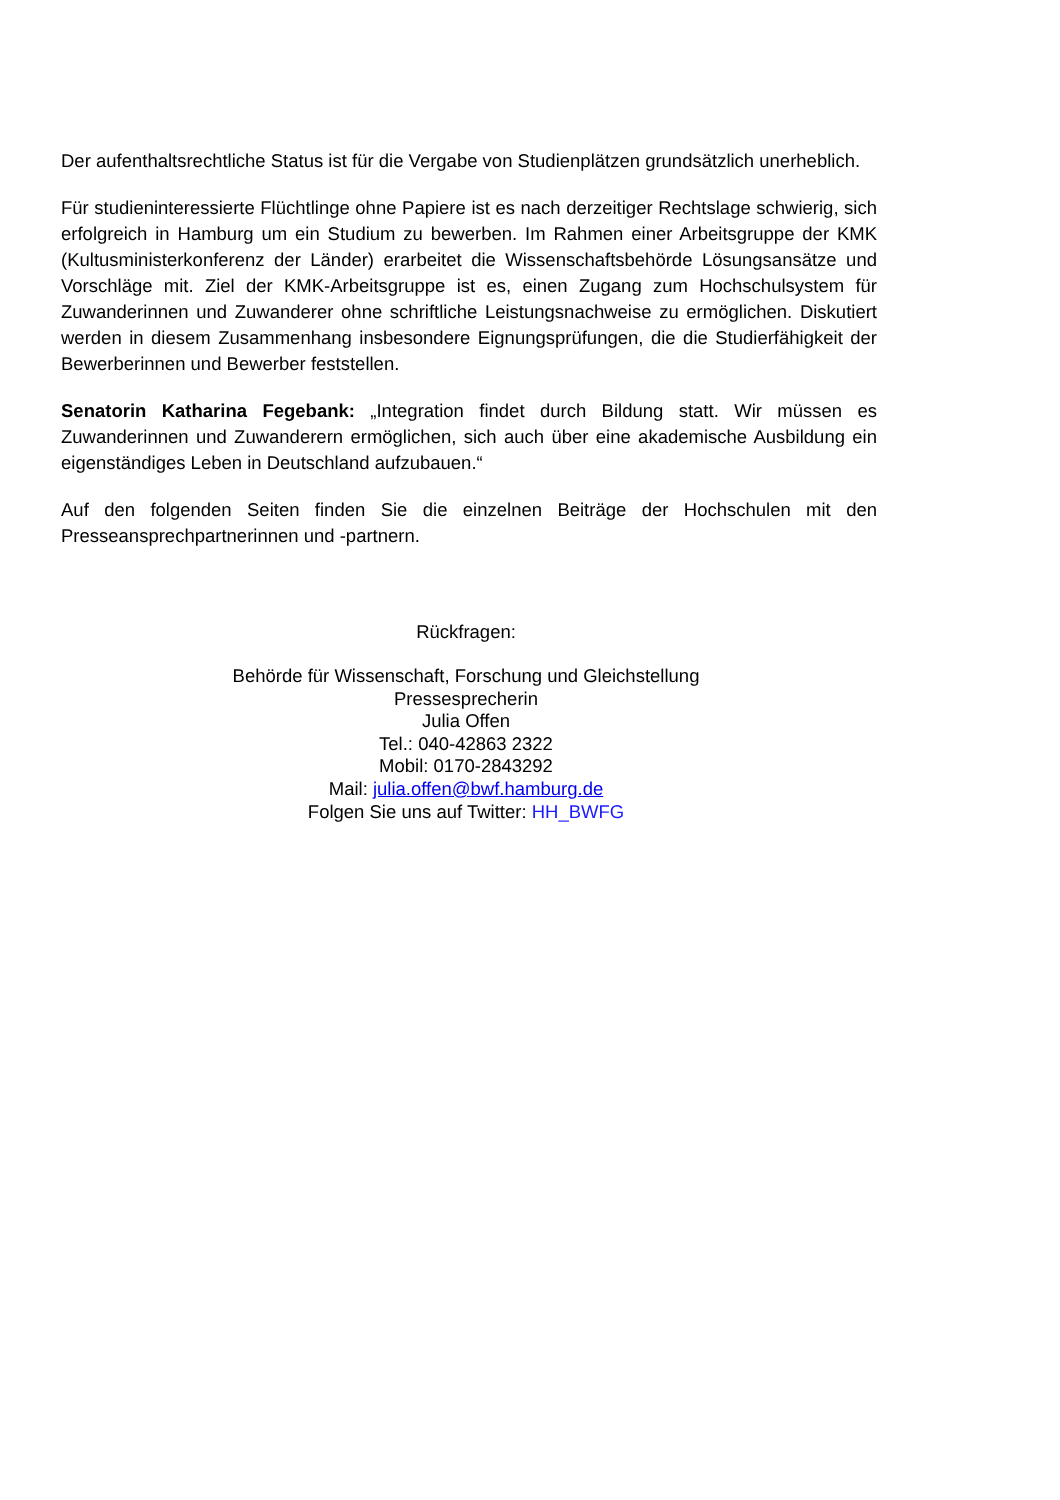Der aufenthaltsrechtliche Status ist für die Vergabe von Studienplätzen grundsätzlich unerheblich.
Für studieninteressierte Flüchtlinge ohne Papiere ist es nach derzeitiger Rechtslage schwierig, sich erfolgreich in Hamburg um ein Studium zu bewerben. Im Rahmen einer Arbeitsgruppe der KMK (Kultusministerkonferenz der Länder) erarbeitet die Wissenschaftsbehörde Lösungsansätze und Vorschläge mit. Ziel der KMK-Arbeitsgruppe ist es, einen Zugang zum Hochschulsystem für Zuwanderinnen und Zuwanderer ohne schriftliche Leistungsnachweise zu ermöglichen. Diskutiert werden in diesem Zusammenhang insbesondere Eignungsprüfungen, die die Studierfähigkeit der Bewerberinnen und Bewerber feststellen.
Senatorin Katharina Fegebank: „Integration findet durch Bildung statt. Wir müssen es Zuwanderinnen und Zuwanderern ermöglichen, sich auch über eine akademische Ausbildung ein eigenständiges Leben in Deutschland aufzubauen.“
Auf den folgenden Seiten finden Sie die einzelnen Beiträge der Hochschulen mit den Presseansprechpartnerinnen und -partnern.
Rückfragen:
Behörde für Wissenschaft, Forschung und Gleichstellung
Pressesprecherin
Julia Offen
Tel.: 040-42863 2322
Mobil: 0170-2843292
Mail: julia.offen@bwf.hamburg.de
Folgen Sie uns auf Twitter: HH_BWFG